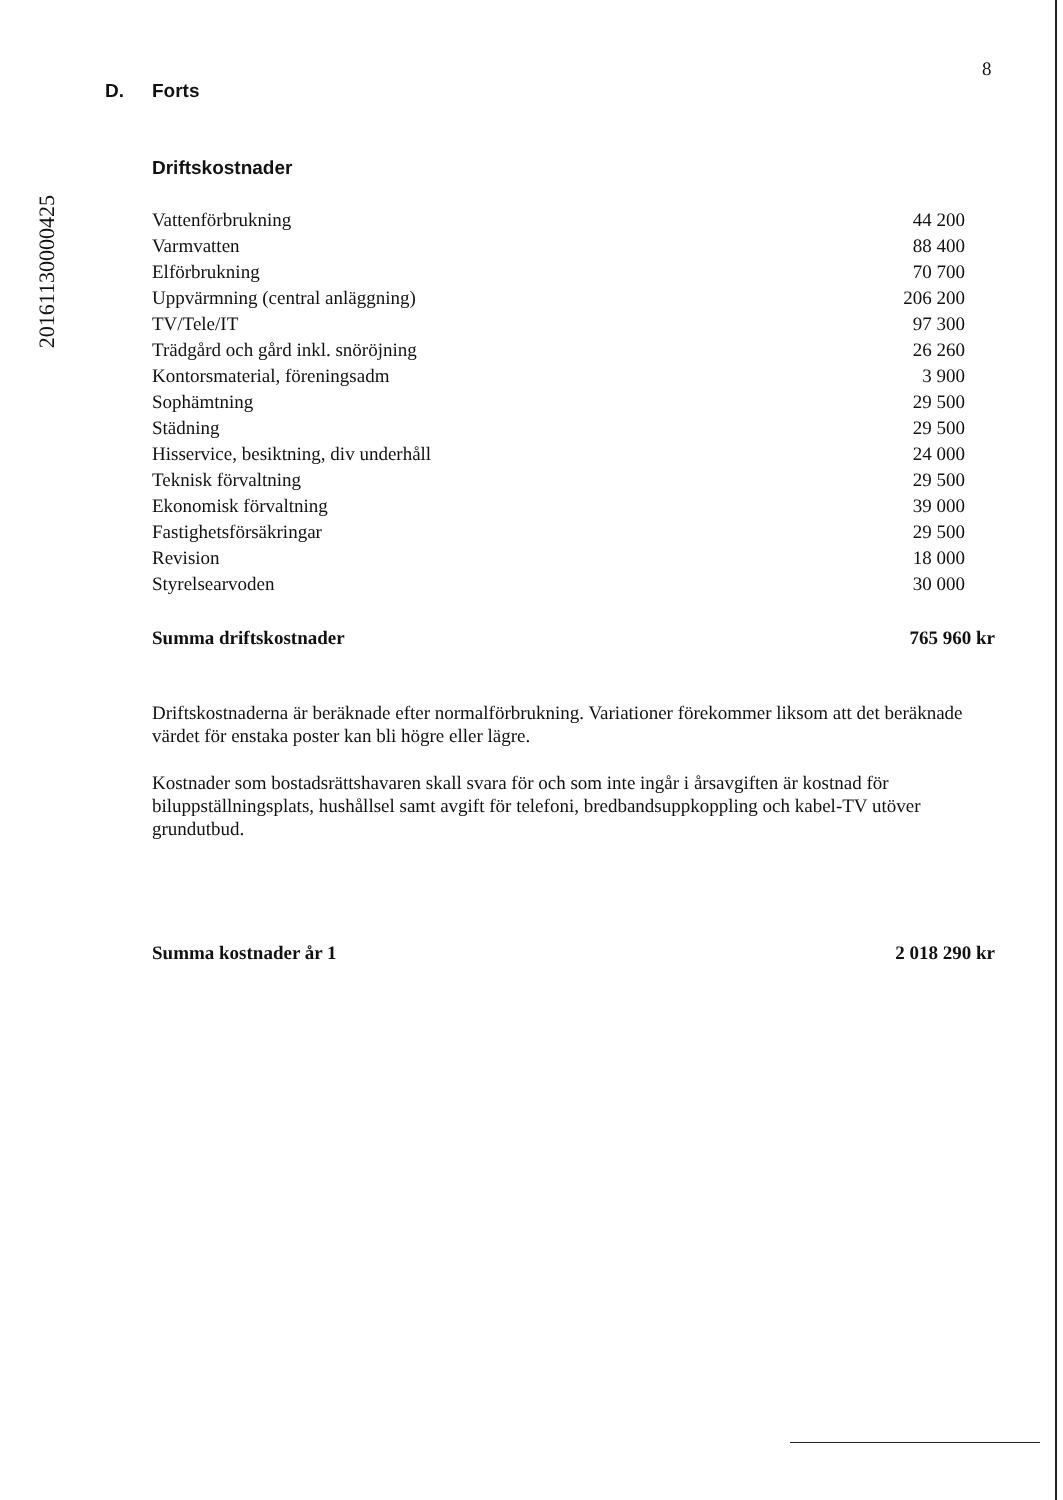20161130000425
8
D. Forts
Driftskostnader
| Vattenförbrukning | 44 200 |
| Varmvatten | 88 400 |
| Elförbrukning | 70 700 |
| Uppvärmning (central anläggning) | 206 200 |
| TV/Tele/IT | 97 300 |
| Trädgård och gård inkl. snöröjning | 26 260 |
| Kontorsmaterial, föreningsadm | 3 900 |
| Sophämtning | 29 500 |
| Städning | 29 500 |
| Hisservice, besiktning, div underhåll | 24 000 |
| Teknisk förvaltning | 29 500 |
| Ekonomisk förvaltning | 39 000 |
| Fastighetsförsäkringar | 29 500 |
| Revision | 18 000 |
| Styrelsearvoden | 30 000 |
| Summa driftskostnader | 765 960 kr |
Driftskostnaderna är beräknade efter normalförbrukning. Variationer förekommer liksom att det beräknade värdet för enstaka poster kan bli högre eller lägre.
Kostnader som bostadsrättshavaren skall svara för och som inte ingår i årsavgiften är kostnad för biluppställningsplats, hushållsel samt avgift för telefoni, bredbandsuppkoppling och kabel-TV utöver grundutbud.
| Summa kostnader år 1 | 2 018 290 kr |